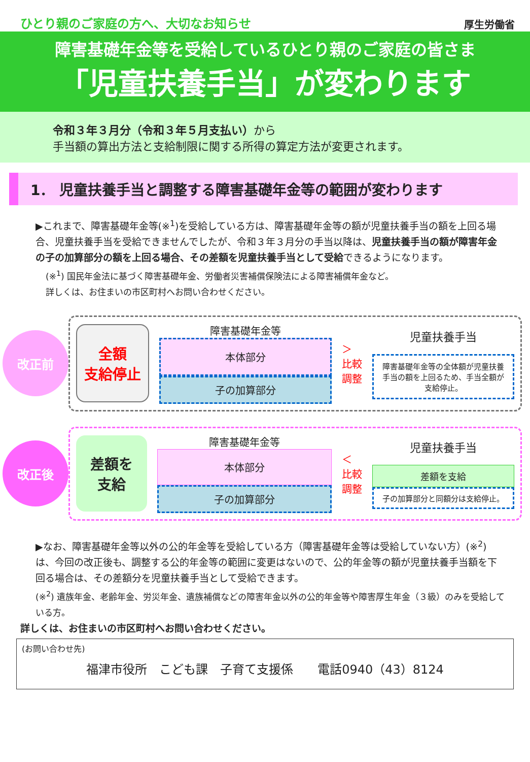ひとり親のご家庭の方へ、大切なお知らせ
厚生労働省
障害基礎年金等を受給しているひとり親のご家庭の皆さま
「児童扶養手当」が変わります
令和３年３月分（令和３年５月支払い）から
手当額の算出方法と支給制限に関する所得の算定方法が変更されます。
1． 児童扶養手当と調整する障害基礎年金等の範囲が変わります
▶これまで、障害基礎年金等(※<sup>1</sup>)を受給している方は、障害基礎年金等の額が児童扶養手当の額を上回る場合、児童扶養手当を受給できませんでしたが、令和３年３月分の手当以降は、児童扶養手当の額が障害年金の子の加算部分の額を上回る場合、その差額を児童扶養手当として受給できるようになります。
(※<sup>1</sup>) 国民年金法に基づく障害基礎年金、労働者災害補償保険法による障害補償年金など。
詳しくは、お住まいの市区町村へお問い合わせください。
改正前
全額
支給停止
障害基礎年金等
本体部分
子の加算部分
＞
比較 調整
児童扶養手当
障害基礎年金等の全体額が児童扶養手当の額を上回るため、手当全額が支給停止。
改正後
差額を
支給
障害基礎年金等
本体部分
子の加算部分
＜
比較 調整
児童扶養手当
差額を支給
子の加算部分と同額分は支給停止。
▶なお、障害基礎年金等以外の公的年金等を受給している方（障害基礎年金等は受給していない方）(※<sup>2</sup>)は、今回の改正後も、調整する公的年金等の範囲に変更はないので、公的年金等の額が児童扶養手当額を下回る場合は、その差額分を児童扶養手当として受給できます。
(※<sup>2</sup>) 遺族年金、老齢年金、労災年金、遺族補償などの障害年金以外の公的年金等や障害厚生年金（３級）のみを受給している方。
詳しくは、お住まいの市区町村へお問い合わせください。
(お問い合わせ先)
福津市役所　こども課　子育て支援係　　電話0940（43）8124